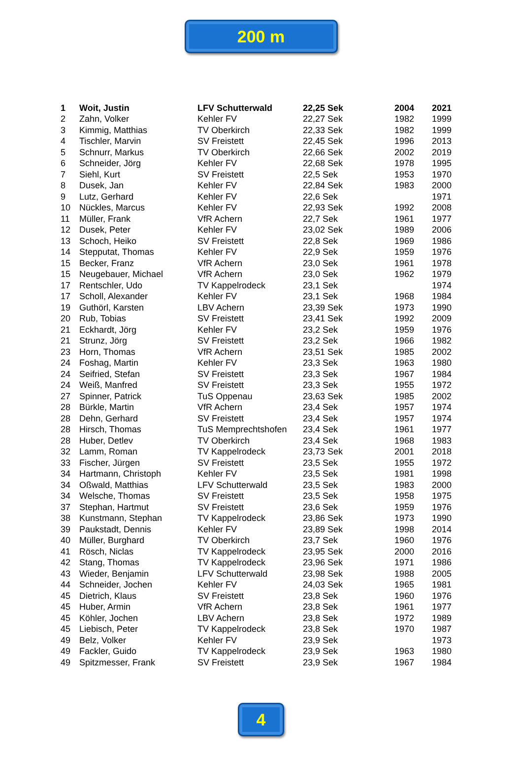200 m
| 1 | Woit, Justin | LFV Schutterwald | 22,25 Sek | 2004 | 2021 |
| 2 | Zahn, Volker | Kehler FV | 22,27 Sek | 1982 | 1999 |
| 3 | Kimmig, Matthias | TV Oberkirch | 22,33 Sek | 1982 | 1999 |
| 4 | Tischler, Marvin | SV Freistett | 22,45 Sek | 1996 | 2013 |
| 5 | Schnurr, Markus | TV Oberkirch | 22,66 Sek | 2002 | 2019 |
| 6 | Schneider, Jörg | Kehler FV | 22,68 Sek | 1978 | 1995 |
| 7 | Siehl, Kurt | SV Freistett | 22,5 Sek | 1953 | 1970 |
| 8 | Dusek, Jan | Kehler FV | 22,84 Sek | 1983 | 2000 |
| 9 | Lutz, Gerhard | Kehler FV | 22,6 Sek | | 1971 |
| 10 | Nückles, Marcus | Kehler FV | 22,93 Sek | 1992 | 2008 |
| 11 | Müller, Frank | VfR Achern | 22,7 Sek | 1961 | 1977 |
| 12 | Dusek, Peter | Kehler FV | 23,02 Sek | 1989 | 2006 |
| 13 | Schoch, Heiko | SV Freistett | 22,8 Sek | 1969 | 1986 |
| 14 | Stepputat, Thomas | Kehler FV | 22,9 Sek | 1959 | 1976 |
| 15 | Becker, Franz | VfR Achern | 23,0 Sek | 1961 | 1978 |
| 15 | Neugebauer, Michael | VfR Achern | 23,0 Sek | 1962 | 1979 |
| 17 | Rentschler, Udo | TV Kappelrodeck | 23,1 Sek | | 1974 |
| 17 | Scholl, Alexander | Kehler FV | 23,1 Sek | 1968 | 1984 |
| 19 | Guthörl, Karsten | LBV Achern | 23,39 Sek | 1973 | 1990 |
| 20 | Rub, Tobias | SV Freistett | 23,41 Sek | 1992 | 2009 |
| 21 | Eckhardt, Jörg | Kehler FV | 23,2 Sek | 1959 | 1976 |
| 21 | Strunz, Jörg | SV Freistett | 23,2 Sek | 1966 | 1982 |
| 23 | Horn, Thomas | VfR Achern | 23,51 Sek | 1985 | 2002 |
| 24 | Foshag, Martin | Kehler FV | 23,3 Sek | 1963 | 1980 |
| 24 | Seifried, Stefan | SV Freistett | 23,3 Sek | 1967 | 1984 |
| 24 | Weiß, Manfred | SV Freistett | 23,3 Sek | 1955 | 1972 |
| 27 | Spinner, Patrick | TuS Oppenau | 23,63 Sek | 1985 | 2002 |
| 28 | Bürkle, Martin | VfR Achern | 23,4 Sek | 1957 | 1974 |
| 28 | Dehn, Gerhard | SV Freistett | 23,4 Sek | 1957 | 1974 |
| 28 | Hirsch, Thomas | TuS Memprechtshofen | 23,4 Sek | 1961 | 1977 |
| 28 | Huber, Detlev | TV Oberkirch | 23,4 Sek | 1968 | 1983 |
| 32 | Lamm, Roman | TV Kappelrodeck | 23,73 Sek | 2001 | 2018 |
| 33 | Fischer, Jürgen | SV Freistett | 23,5 Sek | 1955 | 1972 |
| 34 | Hartmann, Christoph | Kehler FV | 23,5 Sek | 1981 | 1998 |
| 34 | Oßwald, Matthias | LFV Schutterwald | 23,5 Sek | 1983 | 2000 |
| 34 | Welsche, Thomas | SV Freistett | 23,5 Sek | 1958 | 1975 |
| 37 | Stephan, Hartmut | SV Freistett | 23,6 Sek | 1959 | 1976 |
| 38 | Kunstmann, Stephan | TV Kappelrodeck | 23,86 Sek | 1973 | 1990 |
| 39 | Paukstadt, Dennis | Kehler FV | 23,89 Sek | 1998 | 2014 |
| 40 | Müller, Burghard | TV Oberkirch | 23,7 Sek | 1960 | 1976 |
| 41 | Rösch, Niclas | TV Kappelrodeck | 23,95 Sek | 2000 | 2016 |
| 42 | Stang, Thomas | TV Kappelrodeck | 23,96 Sek | 1971 | 1986 |
| 43 | Wieder, Benjamin | LFV Schutterwald | 23,98 Sek | 1988 | 2005 |
| 44 | Schneider, Jochen | Kehler FV | 24,03 Sek | 1965 | 1981 |
| 45 | Dietrich, Klaus | SV Freistett | 23,8 Sek | 1960 | 1976 |
| 45 | Huber, Armin | VfR Achern | 23,8 Sek | 1961 | 1977 |
| 45 | Köhler, Jochen | LBV Achern | 23,8 Sek | 1972 | 1989 |
| 45 | Liebisch, Peter | TV Kappelrodeck | 23,8 Sek | 1970 | 1987 |
| 49 | Belz, Volker | Kehler FV | 23,9 Sek | | 1973 |
| 49 | Fackler, Guido | TV Kappelrodeck | 23,9 Sek | 1963 | 1980 |
| 49 | Spitzmesser, Frank | SV Freistett | 23,9 Sek | 1967 | 1984 |
4